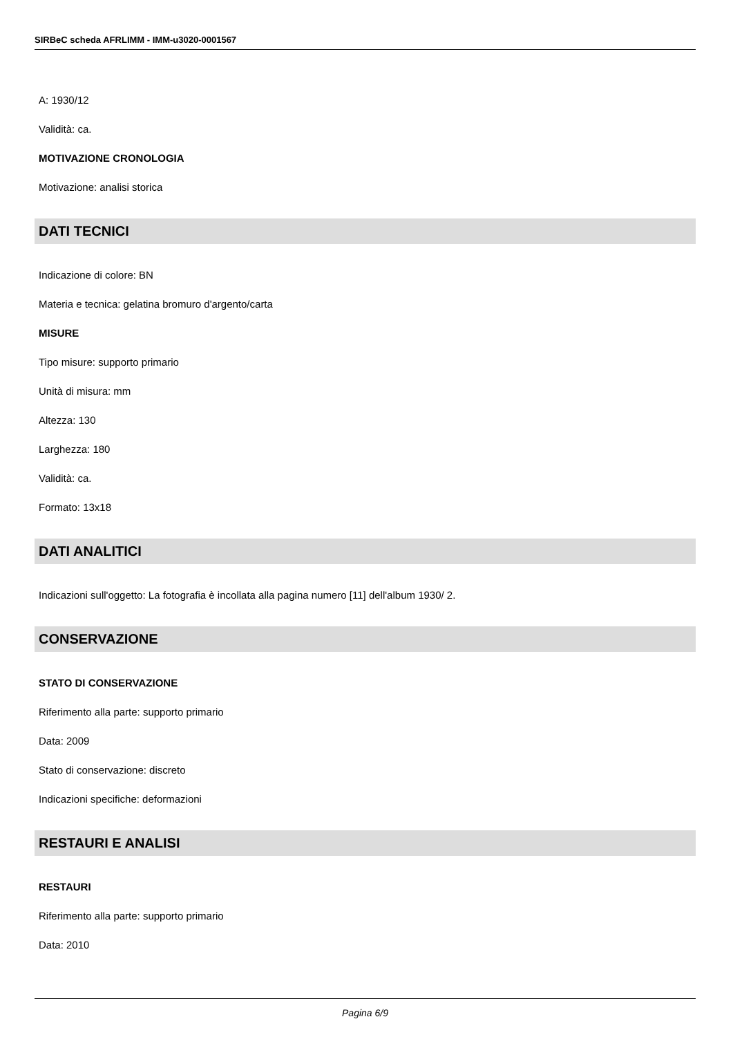SIRBeC scheda AFRLIMM - IMM-u3020-0001567
A: 1930/12
Validità: ca.
MOTIVAZIONE CRONOLOGIA
Motivazione: analisi storica
DATI TECNICI
Indicazione di colore: BN
Materia e tecnica: gelatina bromuro d'argento/carta
MISURE
Tipo misure: supporto primario
Unità di misura: mm
Altezza: 130
Larghezza: 180
Validità: ca.
Formato: 13x18
DATI ANALITICI
Indicazioni sull'oggetto: La fotografia è incollata alla pagina numero [11] dell'album 1930/ 2.
CONSERVAZIONE
STATO DI CONSERVAZIONE
Riferimento alla parte: supporto primario
Data: 2009
Stato di conservazione: discreto
Indicazioni specifiche: deformazioni
RESTAURI E ANALISI
RESTAURI
Riferimento alla parte: supporto primario
Data: 2010
Pagina 6/9